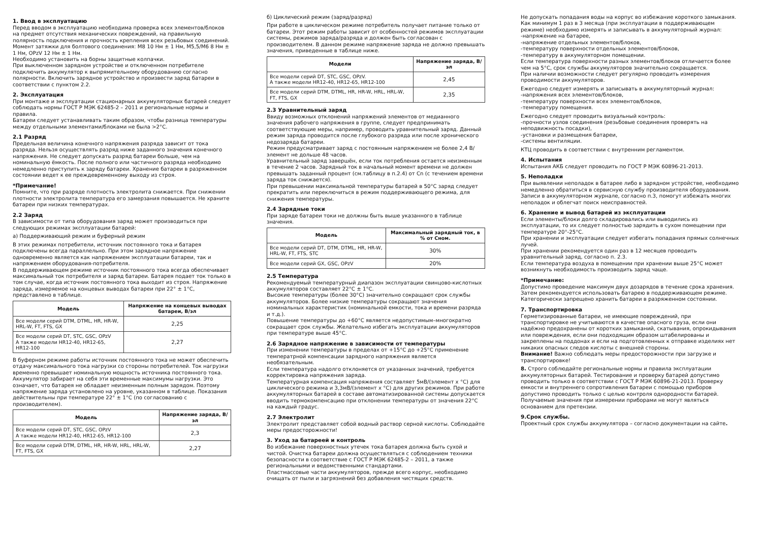1. Ввод в эксплуатацию
Перед вводом в эксплуатацию необходима проверка всех элементов/блоков на предмет отсутствия механических повреждений, на правильную полярность подключения и прочность крепления всех резьбовых соединений.
Момент затяжки для болтового соединения: М8 10 Нм ± 1 Нм, М5,5/М6 8 Нм ± 1 Нм, OPzV 12 Нм ± 1 Нм.
Необходимо установить на борны защитные колпачки.
При выключенном зарядном устройстве и отключенном потребителе подключить аккумулятор к выпрямительному оборудованию согласно полярности. Включить зарядное устройство и произвести заряд батареи в соответствии с пунктом 2.2.
2. Эксплуатация
При монтаже и эксплуатации стационарных аккумуляторных батарей следует соблюдать нормы ГОСТ Р МЭК 62485-2 – 2011 и региональные нормы и правила.
Батареи следует устанавливать таким образом, чтобы разница температуры между отдельными элементами/блоками не была >2°С.
2.1 Разряд
Предельная величина конечного напряжения разряда зависит от тока разряда. Нельзя осуществлять разряд ниже заданного значения конечного напряжения. Не следует допускать разряд батареи больше, чем на номинальную ёмкость. После полного или частичного разряда необходимо немедленно приступить к заряду батареи. Хранение батареи в разряженном состоянии ведет к ее преждевременному выходу из строя.
*Примечание!
Помните, что при разряде плотность электролита снижается. При снижении плотности электролита температура его замерзания повышается. Не храните батареи при низких температурах.
2.2 Заряд
В зависимости от типа оборудования заряд может производиться при следующих режимах эксплуатации батарей:
а) Поддерживающий режим и буферный режим
В этих режимах потребители, источник постоянного тока и батарея подключены всегда параллельно. При этом зарядное напряжение одновременно является как напряжением эксплуатации батареи, так и напряжением оборудования-потребителя.
В поддерживающем режиме источник постоянного тока всегда обеспечивает максимальный ток потребителя и заряд батареи. Батарея подает ток только в том случае, когда источник постоянного тока выходит из строя. Напряжение заряда, измеряемое на концевых выводах батареи при 22° ± 1°С, представлено в таблице.
| Модель | Напряжение на концевых выводах батареи, В/эл |
| --- | --- |
| Все модели серий DTM, DTML, HR, HR-W, HRL-W, FT, FTS, GX | 2,25 |
| Все модели серий DT, STC, GSC, OPzV А также модели HR12-40, HR12-65, HR12-100 | 2,27 |
В буферном режиме работы источник постоянного тока не может обеспечить отдачу максимального тока нагрузки со стороны потребителей. Ток нагрузки временно превышает номинальную мощность источника постоянного тока. Аккумулятор забирает на себя эти временные максимумы нагрузки. Это означает, что батарея не обладает неизменным полным зарядом. Поэтому напряжение заряда установлено на уровне, указанном в таблице. Показания действительны при температуре 22° ± 1°С (по согласованию с производителем).
| Модель | Напряжение заряда, В/эл |
| --- | --- |
| Все модели серий DT, STC, GSC, OPzV А также модели HR12-40, HR12-65, HR12-100 | 2,3 |
| Все модели серий DTM, DTML, HR, HR-W, HRL, HRL-W, FT, FTS, GX | 2,27 |
б) Циклический режим (заряд/разряд)
При работе в циклическом режиме потребитель получает питание только от батареи. Этот режим работы зависит от особенностей режимов эксплуатации системы, режимов заряда/разряда и должен быть согласован с производителем. В данном режиме напряжение заряда не должно превышать значения, приведенные в таблице ниже.
| Модели | Напряжение заряда, В/эл |
| --- | --- |
| Все модели серий DT, STC, GSC, OPzV. А также модели HR12-40, HR12-65, HR12-100 | 2,45 |
| Все модели серий DTM, DTML, HR, HR-W, HRL, HRL-W, FT, FTS, GX | 2,35 |
2.3 Уравнительный заряд
Ввиду возможных отклонений напряжений элементов от медианного значения рабочего напряжения в группе, следует предпринимать соответствующие меры, например, проводить уравнительный заряд. Данный режим заряда проводится после глубокого разряда или после хронического недозаряда батареи.
Режим предусматривает заряд с постоянным напряжением не более 2,4 В/элемент не дольше 48 часов.
Уравнительный заряд завершён, если ток потребления остается неизменным в течение 2 часов. Зарядный ток в начальный момент времени не должен превышать заданный процент (см.таблицу в п.2.4) от Cn (с течением времени заряда ток снижается).
При превышении максимальной температуры батарей в 50°С заряд следует прекратить или переключиться в режим поддерживающего режима, для снижения температуры.
2.4 Зарядные токи
При заряде батареи токи не должны быть выше указанного в таблице значения.
| Модель | Максимальный зарядный ток, в % от Сном. |
| --- | --- |
| Все модели серий DT, DTM, DTML, HR, HR-W, HRL-W, FT, FTS, STC | 30% |
| Все модели серий GX, GSC, OPzV | 20% |
2.5 Температура
Рекомендуемый температурный диапазон эксплуатации свинцово-кислотных аккумуляторов составляет 22°С ± 1°С.
Высокие температуры (более 30°С) значительно сокращают срок службы аккумуляторов. Более низкие температуры сокращают значения номинальных характеристик (номинальной емкости, тока и времени разряда и т.д.).
Повышение температуры до +60°С является недопустимым–многократно сокращает срок службы. Желательно избегать эксплуатации аккумуляторов при температуре выше 45°С.
2.6 Зарядное напряжение в зависимости от температуры
При изменении температуры в пределах от +15°С до +25°С применение температрной компенсации зарядного напряжения является необязательным.
Если температура надолго отклоняется от указанных значений, требуется корректировка напряжения заряда.
Температурная компенсация напряжения составляет 5мВ/(элемент х °С) для циклического режима и 3,3мВ/(элемент х °С) для других режимов. При работе аккумуляторных батарей в составе автоматизированной системы допускается вводить термокомпенсацию при отклонении температуры от значения 22°С на каждый градус.
2.7 Электролит
Электролит представляет собой водный раствор серной кислоты. Соблюдайте меры предосторожности!
3. Уход за батареей и контроль
Во избежание поверхностных утечек тока батарея должна быть сухой и чистой. Очистка батареи должна осуществляться с соблюдением техники безопасности в соответствие с ГОСТ Р МЭК 62485-2 – 2011, а также региональными и ведомственными стандартами.
Пластмассовые части аккумуляторов, прежде всего корпус, необходимо очищать от пыли и загрязнений без добавления чистящих средств.
Не допускать попадания воды на корпус во избежание короткого замыкания.
Как минимум 1 раз в 3 месяца (при эксплуатации в поддерживающем режиме) необходимо измерять и записывать в аккумуляторный журнал:
-напряжение на батарее,
-напряжение отдельных элементов/блоков,
-температуру поверхности отдельных элементов/блоков,
-температуру в аккумуляторном помещении.
Если температура поверхности разных элементов/блоков отличается более чем на 5°С, срок службы аккумуляторов значительно сокращается.
При наличии возможности следует регулярно проводить измерения проводимости аккумуляторов.
Ежегодно следует измерять и записывать в аккумуляторный журнал:
-напряжения всех элементов/блоков,
-температуру поверхности всех элементов/блоков,
-температуру помещения.
Ежегодно следует проводить визуальный контроль:
-прочности узлов соединения (резьбовые соединения проверять на неподвижность посадки),
-установки и размещения батареи,
-системы вентиляции.
КТЦ проводить в соответствии с внутренним регламентом.
4. Испытания
Испытания АКБ следует проводить по ГОСТ Р МЭК 60896-21-2013.
5. Неполадки
При выявлении неполадок в батарее либо в зарядном устройстве, необходимо немедленно обратиться в сервисную службу производителя оборудования. Записи в аккумуляторном журнале, согласно п.3, помогут избежать многих неполадок и облегчат поиск неисправностей.
6. Хранение и вывод батарей из эксплуатации
Если элементы/блоки долго складировались или выводились из эксплуатации, то их следует полностью зарядить в сухом помещении при температуре 20°-25°С.
При хранении и эксплуатации следует избегать попадания прямых солнечных лучей.
При хранении рекомендуется один раз в 12 месяцев проводить уравнительный заряд, согласно п. 2.3.
Если температура воздуха в помещении при хранении выше 25°С может возникнуть необходимость производить заряд чаще.
*Примечание:
Допустимо проведение максимум двух дозарядов в течение срока хранения. Затем рекомендуется использовать батарею в поддерживающем режиме.
Категорически запрещено хранить батареи в разряженном состоянии.
7. Транспортировка
Герметизированные батареи, не имеющие повреждений, при транспортировке не учитываются в качестве опасного груза, если они надёжно предохранены от коротких замыканий, скатывания, опрокидывания или повреждения, если они подходящим образом штабелированы и закреплены на поддонах и если на подготовленных к отправке изделиях нет никаких опасных следов кислоты с внешней стороны.
Внимание! Важно соблюдать меры предосторожности при загрузке и транспортировке!
8. Строго соблюдайте региональные нормы и правила эксплуатации аккумуляторных батарей. Тестирование и проверку батарей допустимо проводить только в соответствии с ГОСТ Р МЭК 60896-21-2013. Проверку емкости и внутреннего сопротивления батареи с помощью приборов допустимо проводить только с целью контроля однородности батарей. Получаемые значения при измерении приборами не могут являться основанием для претензии.
9.Срок службы.
Проектный срок службы аккумулятора – согласно документации на сайте.